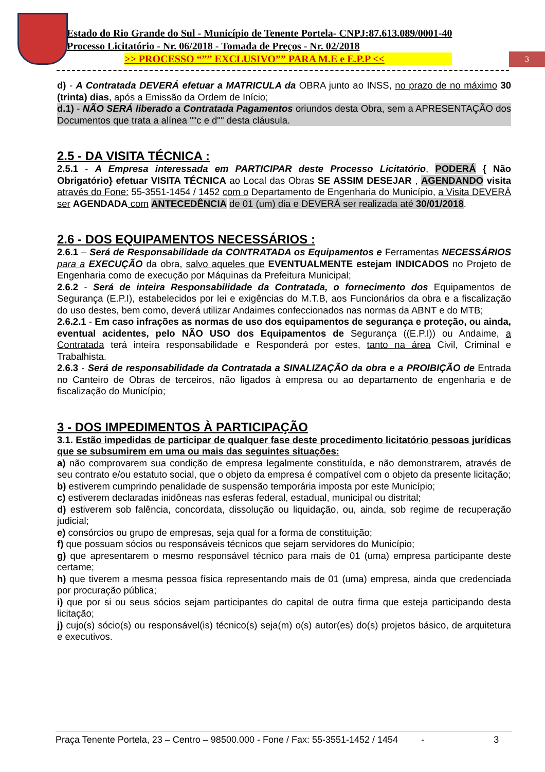Estado do Rio Grande do Sul - Município de Tenente Portela- CNPJ:87.613.089/0001-40
Processo Licitatório - Nr. 06/2018 - Tomada de Preços - Nr. 02/2018
>> PROCESSO “”” EXCLUSIVO”” PARA M.E e E.P.P <<
3
d) - A Contratada DEVERÁ efetuar a MATRICULA da OBRA junto ao INSS, no prazo de no máximo 30 (trinta) dias, após a Emissão da Ordem de Início;
d.1) - NÃO SERÁ liberado a Contratada Pagamentos oriundos desta Obra, sem a APRESENTAÇÃO dos Documentos que trata a alínea ""c e d"" desta cláusula.
2.5 - DA VISITA TÉCNICA :
2.5.1 - A Empresa interessada em PARTICIPAR deste Processo Licitatório, PODERÁ { Não Obrigatório} efetuar VISITA TÉCNICA ao Local das Obras SE ASSIM DESEJAR , AGENDANDO visita através do Fone: 55-3551-1454 / 1452 com o Departamento de Engenharia do Município, a Visita DEVERÁ ser AGENDADA com ANTECEDÊNCIA de 01 (um) dia e DEVERÁ ser realizada até 30/01/2018.
2.6 - DOS EQUIPAMENTOS NECESSÁRIOS :
2.6.1 – Será de Responsabilidade da CONTRATADA os Equipamentos e Ferramentas NECESSÁRIOS para a EXECUÇÃO da obra, salvo aqueles que EVENTUALMENTE estejam INDICADOS no Projeto de Engenharia como de execução por Máquinas da Prefeitura Municipal;
2.6.2 - Será de inteira Responsabilidade da Contratada, o fornecimento dos Equipamentos de Segurança (E.P.I), estabelecidos por lei e exigências do M.T.B, aos Funcionários da obra e a fiscalização do uso destes, bem como, deverá utilizar Andaimes confeccionados nas normas da ABNT e do MTB;
2.6.2.1 - Em caso infrações as normas de uso dos equipamentos de segurança e proteção, ou ainda, eventual acidentes, pelo NÃO USO dos Equipamentos de Segurança ((E.P.I)) ou Andaime, a Contratada terá inteira responsabilidade e Responderá por estes, tanto na área Civil, Criminal e Trabalhista.
2.6.3 - Será de responsabilidade da Contratada a SINALIZAÇÃO da obra e a PROIBIÇÃO de Entrada no Canteiro de Obras de terceiros, não ligados à empresa ou ao departamento de engenharia e de fiscalização do Município;
3 - DOS IMPEDIMENTOS À PARTICIPAÇÃO
3.1. Estão impedidas de participar de qualquer fase deste procedimento licitatório pessoas jurídicas que se subsumirem em uma ou mais das seguintes situações:
a) não comprovarem sua condição de empresa legalmente constituída, e não demonstrarem, através de seu contrato e/ou estatuto social, que o objeto da empresa é compatível com o objeto da presente licitação;
b) estiverem cumprindo penalidade de suspensão temporária imposta por este Município;
c) estiverem declaradas inidôneas nas esferas federal, estadual, municipal ou distrital;
d) estiverem sob falência, concordata, dissolução ou liquidação, ou, ainda, sob regime de recuperação judicial;
e) consórcios ou grupo de empresas, seja qual for a forma de constituição;
f) que possuam sócios ou responsáveis técnicos que sejam servidores do Município;
g) que apresentarem o mesmo responsável técnico para mais de 01 (uma) empresa participante deste certame;
h) que tiverem a mesma pessoa física representando mais de 01 (uma) empresa, ainda que credenciada por procuração pública;
i) que por si ou seus sócios sejam participantes do capital de outra firma que esteja participando desta licitação;
j) cujo(s) sócio(s) ou responsável(is) técnico(s) seja(m) o(s) autor(es) do(s) projetos básico, de arquitetura e executivos.
Praça Tenente Portela, 23 – Centro – 98500.000 - Fone / Fax: 55-3551-1452 / 1454 - 3